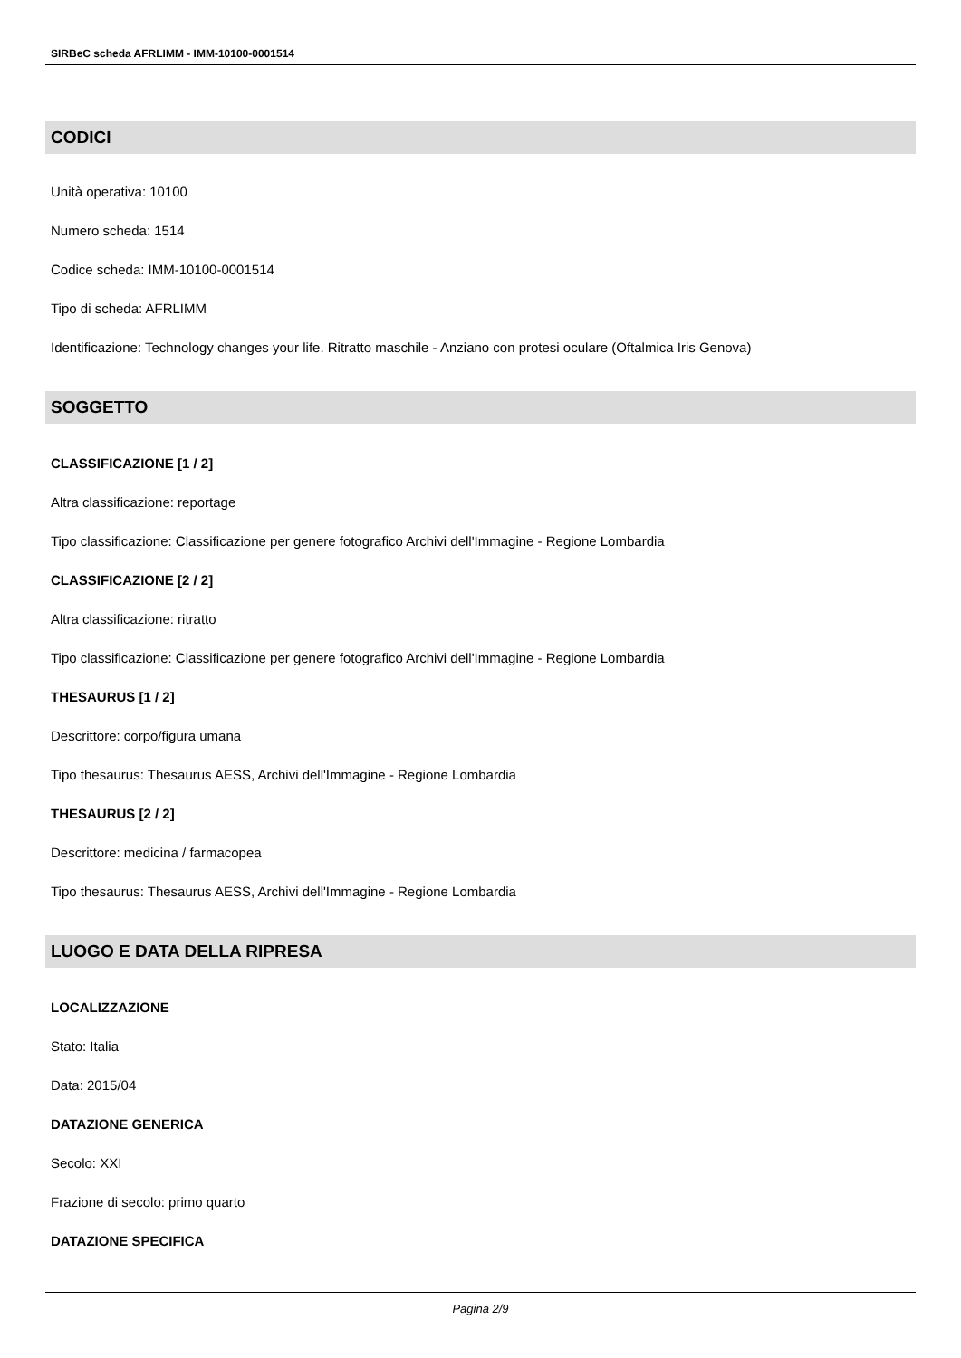SIRBeC scheda AFRLIMM - IMM-10100-0001514
CODICI
Unità operativa: 10100
Numero scheda: 1514
Codice scheda: IMM-10100-0001514
Tipo di scheda: AFRLIMM
Identificazione: Technology changes your life. Ritratto maschile - Anziano con protesi oculare (Oftalmica Iris Genova)
SOGGETTO
CLASSIFICAZIONE [1 / 2]
Altra classificazione: reportage
Tipo classificazione: Classificazione per genere fotografico Archivi dell'Immagine - Regione Lombardia
CLASSIFICAZIONE [2 / 2]
Altra classificazione: ritratto
Tipo classificazione: Classificazione per genere fotografico Archivi dell'Immagine - Regione Lombardia
THESAURUS [1 / 2]
Descrittore: corpo/figura umana
Tipo thesaurus: Thesaurus AESS, Archivi dell'Immagine - Regione Lombardia
THESAURUS [2 / 2]
Descrittore: medicina / farmacopea
Tipo thesaurus: Thesaurus AESS, Archivi dell'Immagine - Regione Lombardia
LUOGO E DATA DELLA RIPRESA
LOCALIZZAZIONE
Stato: Italia
Data: 2015/04
DATAZIONE GENERICA
Secolo: XXI
Frazione di secolo: primo quarto
DATAZIONE SPECIFICA
Pagina 2/9